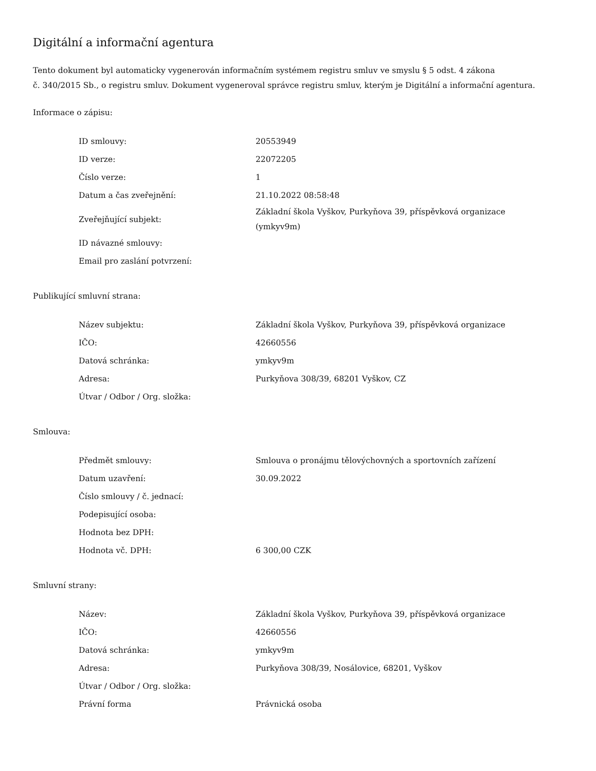Digitální a informační agentura
Tento dokument byl automaticky vygenerován informačním systémem registru smluv ve smyslu § 5 odst. 4 zákona
č. 340/2015 Sb., o registru smluv. Dokument vygeneroval správce registru smluv, kterým je Digitální a informační agentura.
Informace o zápisu:
| ID smlouvy: | 20553949 |
| ID verze: | 22072205 |
| Číslo verze: | 1 |
| Datum a čas zveřejnění: | 21.10.2022 08:58:48 |
| Zveřejňující subjekt: | Základní škola Vyškov, Purkyňova 39, příspěvková organizace (ymkyv9m) |
| ID návazné smlouvy: | |
| Email pro zaslání potvrzení: | |
Publikující smluvní strana:
| Název subjektu: | Základní škola Vyškov, Purkyňova 39, příspěvková organizace |
| IČO: | 42660556 |
| Datová schránka: | ymkyv9m |
| Adresa: | Purkyňova 308/39, 68201 Vyškov, CZ |
| Útvar / Odbor / Org. složka: | |
Smlouva:
| Předmět smlouvy: | Smlouva o pronájmu tělovýchovných a sportovních zařízení |
| Datum uzavření: | 30.09.2022 |
| Číslo smlouvy / č. jednací: | |
| Podepisující osoba: | |
| Hodnota bez DPH: | |
| Hodnota vč. DPH: | 6 300,00 CZK |
Smluvní strany:
| Název: | Základní škola Vyškov, Purkyňova 39, příspěvková organizace |
| IČO: | 42660556 |
| Datová schránka: | ymkyv9m |
| Adresa: | Purkyňova 308/39, Nosálovice, 68201, Vyškov |
| Útvar / Odbor / Org. složka: | |
| Právní forma | Právnická osoba |